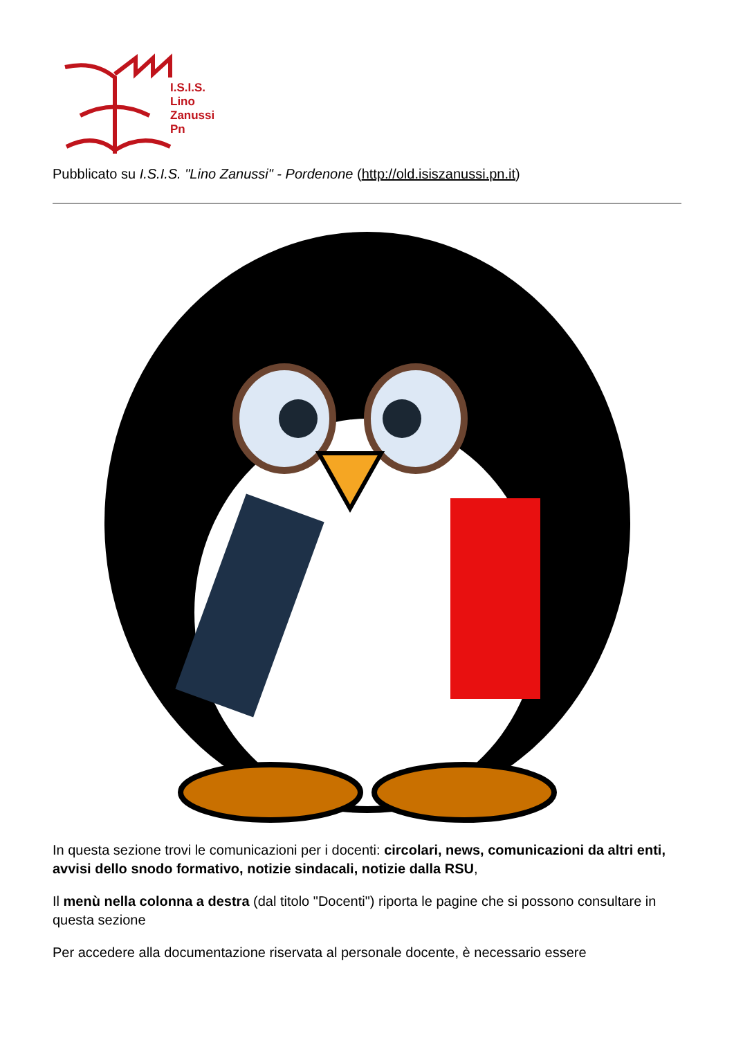I.S.I.S.
Lino
Zanussi
Pn
Pubblicato su I.S.I.S. "Lino Zanussi" - Pordenone (http://old.isiszanussi.pn.it)
In questa sezione trovi le comunicazioni per i docenti: circolari, news, comunicazioni da altri enti, avvisi dello snodo formativo, notizie sindacali, notizie dalla RSU,
Il menù nella colonna a destra (dal titolo "Docenti") riporta le pagine che si possono consultare in questa sezione
Per accedere alla documentazione riservata al personale docente, è necessario essere